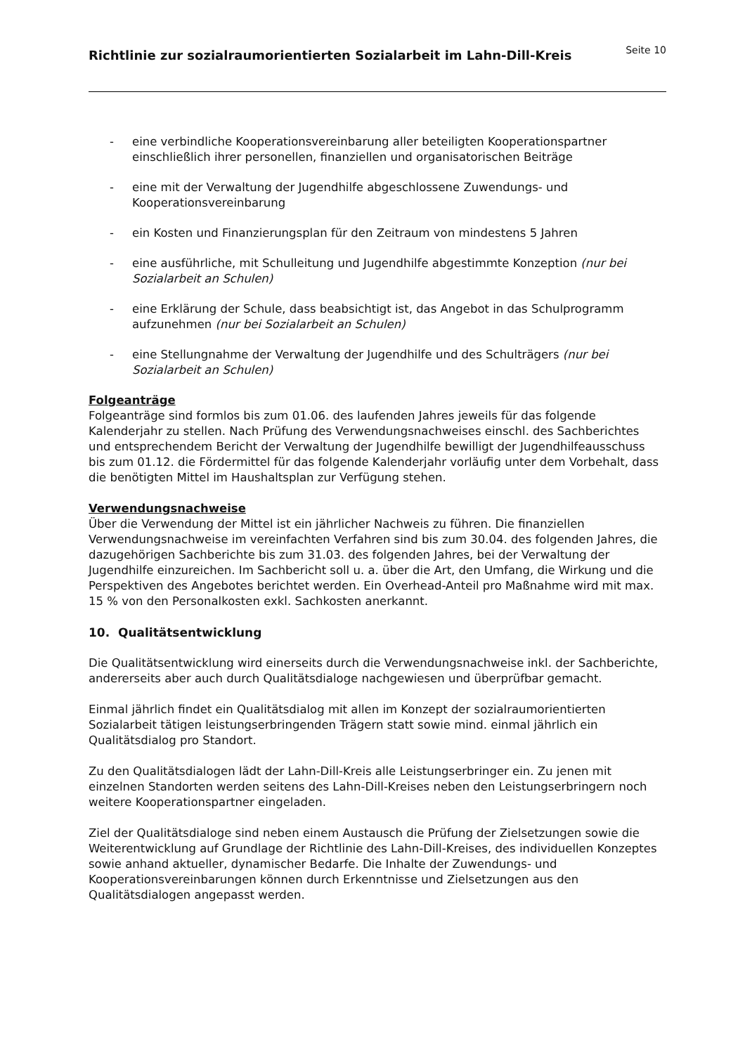Richtlinie zur sozialraumorientierten Sozialarbeit im Lahn-Dill-Kreis
Seite 10
- eine verbindliche Kooperationsvereinbarung aller beteiligten Kooperationspartner einschließlich ihrer personellen, finanziellen und organisatorischen Beiträge
- eine mit der Verwaltung der Jugendhilfe abgeschlossene Zuwendungs- und Kooperationsvereinbarung
- ein Kosten und Finanzierungsplan für den Zeitraum von mindestens 5 Jahren
- eine ausführliche, mit Schulleitung und Jugendhilfe abgestimmte Konzeption (nur bei Sozialarbeit an Schulen)
- eine Erklärung der Schule, dass beabsichtigt ist, das Angebot in das Schulprogramm aufzunehmen (nur bei Sozialarbeit an Schulen)
- eine Stellungnahme der Verwaltung der Jugendhilfe und des Schulträgers (nur bei Sozialarbeit an Schulen)
Folgeanträge
Folgeanträge sind formlos bis zum 01.06. des laufenden Jahres jeweils für das folgende Kalenderjahr zu stellen. Nach Prüfung des Verwendungsnachweises einschl. des Sachberichtes und entsprechendem Bericht der Verwaltung der Jugendhilfe bewilligt der Jugendhilfeausschuss bis zum 01.12. die Fördermittel für das folgende Kalenderjahr vorläufig unter dem Vorbehalt, dass die benötigten Mittel im Haushaltsplan zur Verfügung stehen.
Verwendungsnachweise
Über die Verwendung der Mittel ist ein jährlicher Nachweis zu führen. Die finanziellen Verwendungsnachweise im vereinfachten Verfahren sind bis zum 30.04. des folgenden Jahres, die dazugehörigen Sachberichte bis zum 31.03. des folgenden Jahres, bei der Verwaltung der Jugendhilfe einzureichen. Im Sachbericht soll u. a. über die Art, den Umfang, die Wirkung und die Perspektiven des Angebotes berichtet werden. Ein Overhead-Anteil pro Maßnahme wird mit max. 15 % von den Personalkosten exkl. Sachkosten anerkannt.
10. Qualitätsentwicklung
Die Qualitätsentwicklung wird einerseits durch die Verwendungsnachweise inkl. der Sachberichte, andererseits aber auch durch Qualitätsdialoge nachgewiesen und überprüfbar gemacht.
Einmal jährlich findet ein Qualitätsdialog mit allen im Konzept der sozialraumorientierten Sozialarbeit tätigen leistungserbringenden Trägern statt sowie mind. einmal jährlich ein Qualitätsdialog pro Standort.
Zu den Qualitätsdialogen lädt der Lahn-Dill-Kreis alle Leistungserbringer ein. Zu jenen mit einzelnen Standorten werden seitens des Lahn-Dill-Kreises neben den Leistungserbringern noch weitere Kooperationspartner eingeladen.
Ziel der Qualitätsdialoge sind neben einem Austausch die Prüfung der Zielsetzungen sowie die Weiterentwicklung auf Grundlage der Richtlinie des Lahn-Dill-Kreises, des individuellen Konzeptes sowie anhand aktueller, dynamischer Bedarfe. Die Inhalte der Zuwendungs- und Kooperationsvereinbarungen können durch Erkenntnisse und Zielsetzungen aus den Qualitätsdialogen angepasst werden.